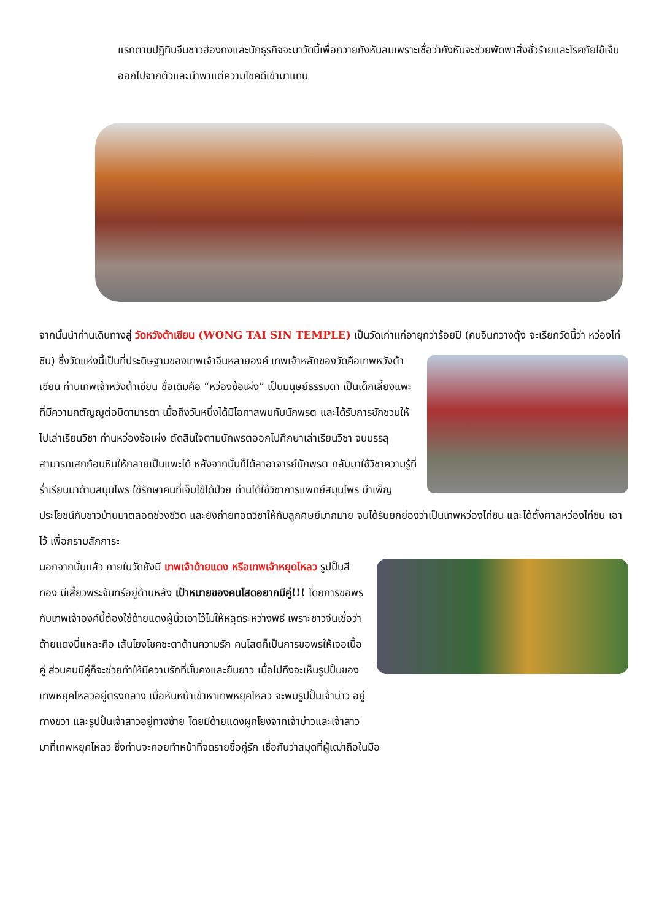แรกตามปฏิทินจีนชาวฮ่องกงและนักธุรกิจจะมาวัดนี้เพื่อถวายกังหันลมเพราะเชื่อว่ากังหันจะช่วยพัดพาสิ่งชั่วร้ายและโรคภัยไข้เจ็บออกไปจากตัวและนำพาแต่ความโชคดีเข้ามาแทน
จากนั้นนำท่านเดินทางสู่ วัดหวังต้าเซียน (WONG TAI SIN TEMPLE) เป็นวัดเก่าแก่อายุกว่าร้อยปี (คนจีนกวางตุ้ง จะเรียกวัดนี้ ว่า หว่องไท่ซิน) ซึ่งวัดแห่งนี้เป็นที่ประดิษฐานของเทพเจ้าจีนหลายองค์ เทพเจ้าหลักของวัดคือเทพหวังต้าเซียน ท่านเทพเจ้าหวังต้าเซียน ชื่อเดิมคือ “หว่องซ้อเผ่ง” เป็นมนุษย์ธรรมดา เป็นเด็กเลี้ยงแพะที่มีความกตัญญูต่อบิดามารดา เมื่อถึงวันหนึ่งได้มีโอกาสพบกับนักพรต และได้รับการชักชวนให้ไปเล่าเรียนวิชา ท่านหว่องซ้อเผ่ง ตัดสินใจตามนักพรตออกไปศึกษาเล่าเรียนวิชา จนบรรลุ สามารถเสกก้อนหินให้กลายเป็นแพะได้ หลังจากนั้นก็ได้ลาอาจารย์นักพรต กลับมาใช้วิชาความรู้ที่ร่ำเรียนมาด้านสมุนไพร ใช้รักษาคนที่เจ็บไข้ได้ป่วย ท่านได้ใช้วิชาการแพทย์สมุนไพร บำเพ็ญประโยชน์กับชาวบ้านมาตลอดช่วงชีวิต และยังถ่ายทอดวิชาให้กับลูกศิษย์มากมาย จนได้รับยกย่องว่าเป็นเทพหว่องไท่ซิน และได้ตั้งศาลหว่องไท่ซิน เอาไว้ เพื่อกราบสักการะ
นอกจากนั้นแล้ว ภายในวัดยังมี เทพเจ้าด้ายแดง หรือเทพเจ้าหยุดโหลว รูปปั้นสีทอง มีเสี้ยวพระจันทร์อยู่ด้านหลัง เป้าหมายของคนโสดอยากมีคู่!!! โดยการขอพรกับเทพเจ้าองค์นี้ต้องใช้ด้ายแดงผู้นิ้วเอาไว้ไม่ให้หลุดระหว่างพิธี เพราะชาวจีนเชื่อว่าด้ายแดงนี่แหละคือ เส้นโยงโชคชะตาด้านความรัก คนโสดก็เป็นการขอพรให้เจอเนื้อคู่ ส่วนคนมีคู่ก็จะช่วยทำให้มีความรักที่มั่นคงและยืนยาว เมื่อไปถึงจะเห็นรูปปั้นของเทพหยุคโหลวอยู่ตรงกลาง เมื่อหันหน้าเข้าหาเทพหยุคโหลว จะพบรูปปั้นเจ้าบ่าว อยู่ทางขวา และรูปปั้นเจ้าสาวอยู่ทางซ้าย โดยมีด้ายแดงผูกโยงจากเจ้าบ่าวและเจ้าสาวมาที่เทพหยุคโหลว ซึ่งท่านจะคอยทำหน้าที่จดรายชื่อคู่รัก เชื่อกันว่าสมุดที่ผู้เฒ่าถือในมือ